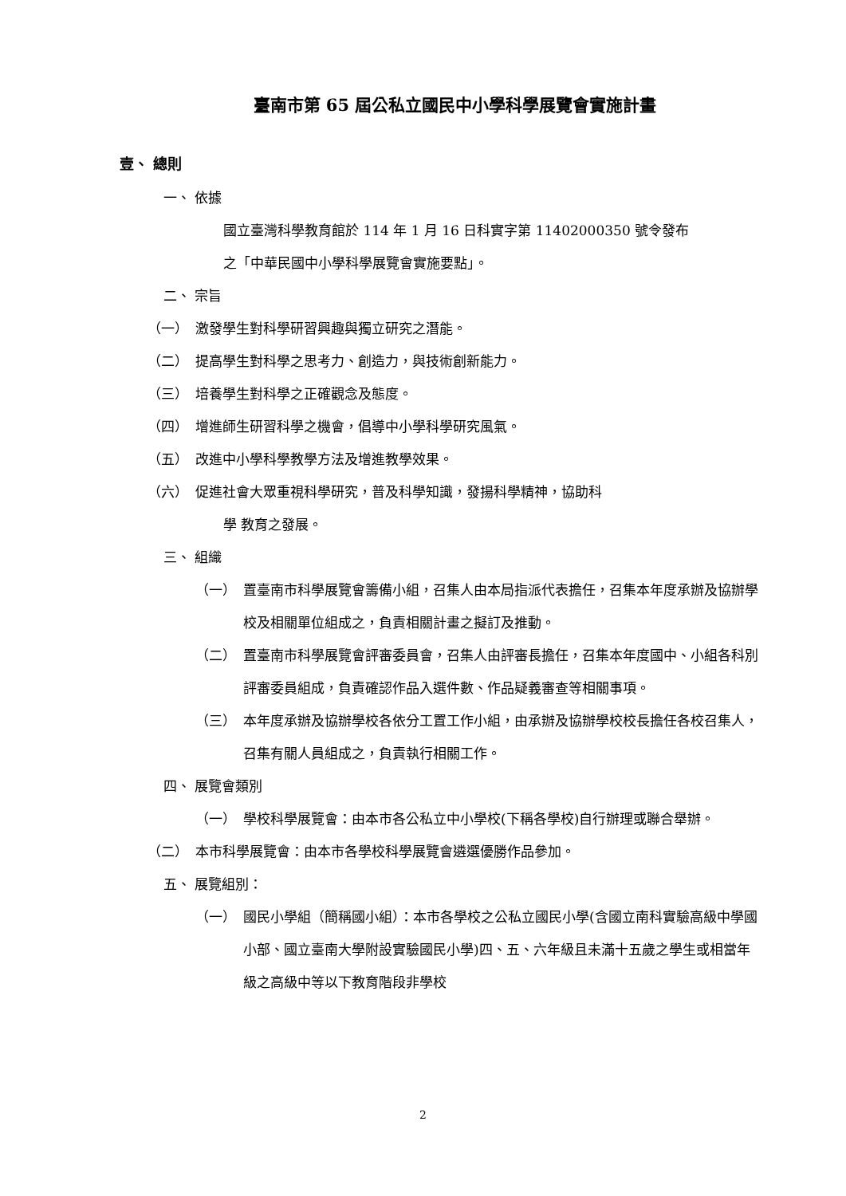臺南市第 65 屆公私立國民中小學科學展覽會實施計畫
壹、 總則
一、 依據
國立臺灣科學教育館於 114 年 1 月 16 日科實字第 11402000350 號令發布
之「中華民國中小學科學展覽會實施要點」。
二、 宗旨
（一） 激發學生對科學研習興趣與獨立研究之潛能。
（二） 提高學生對科學之思考力、創造力，與技術創新能力。
（三） 培養學生對科學之正確觀念及態度。
（四） 增進師生研習科學之機會，倡導中小學科學研究風氣。
（五） 改進中小學科學教學方法及增進教學效果。
（六） 促進社會大眾重視科學研究，普及科學知識，發揚科學精神，協助科
學 教育之發展。
三、 組織
（一） 置臺南市科學展覽會籌備小組，召集人由本局指派代表擔任，召集本年度承辦及協辦學校及相關單位組成之，負責相關計畫之擬訂及推動。
（二） 置臺南市科學展覽會評審委員會，召集人由評審長擔任，召集本年度國中、小組各科別評審委員組成，負責確認作品入選件數、作品疑義審查等相關事項。
（三） 本年度承辦及協辦學校各依分工置工作小組，由承辦及協辦學校校長擔任各校召集人，召集有關人員組成之，負責執行相關工作。
四、 展覽會類別
（一） 學校科學展覽會：由本市各公私立中小學校(下稱各學校)自行辦理或聯合舉辦。
（二） 本市科學展覽會：由本市各學校科學展覽會遴選優勝作品參加。
五、 展覽組別：
（一） 國民小學組（簡稱國小組）：本市各學校之公私立國民小學(含國立南科實驗高級中學國小部、國立臺南大學附設實驗國民小學)四、五、六年級且未滿十五歲之學生或相當年級之高級中等以下教育階段非學校
2